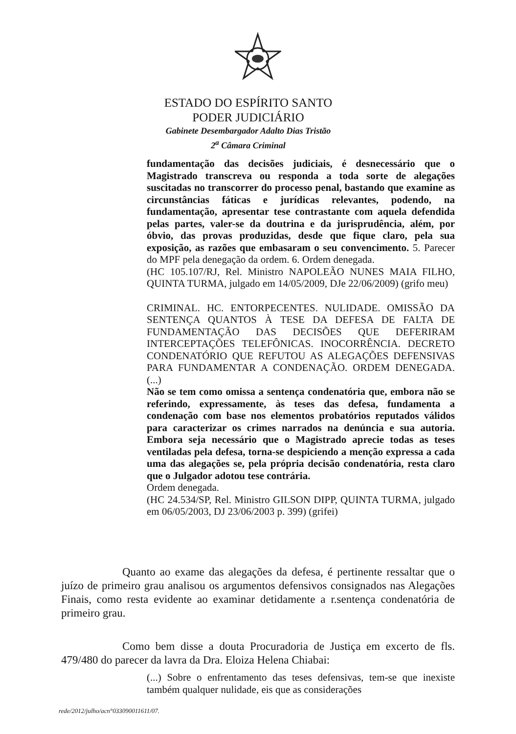ESTADO DO ESPÍRITO SANTO
PODER JUDICIÁRIO
Gabinete Desembargador Adalto Dias Tristão
2<sup>a</sup> Câmara Criminal
fundamentação das decisões judiciais, é desnecessário que o Magistrado transcreva ou responda a toda sorte de alegações suscitadas no transcorrer do processo penal, bastando que examine as circunstâncias fáticas e jurídicas relevantes, podendo, na fundamentação, apresentar tese contrastante com aquela defendida pelas partes, valer-se da doutrina e da jurisprudência, além, por óbvio, das provas produzidas, desde que fique claro, pela sua exposição, as razões que embasaram o seu convencimento. 5. Parecer do MPF pela denegação da ordem. 6. Ordem denegada.
(HC 105.107/RJ, Rel. Ministro NAPOLEÃO NUNES MAIA FILHO, QUINTA TURMA, julgado em 14/05/2009, DJe 22/06/2009) (grifo meu)
CRIMINAL. HC. ENTORPECENTES. NULIDADE. OMISSÃO DA SENTENÇA QUANTOS À TESE DA DEFESA DE FALTA DE FUNDAMENTAÇÃO DAS DECISÕES QUE DEFERIRAM INTERCEPTAÇÕES TELEFÔNICAS. INOCORRÊNCIA. DECRETO CONDENATÓRIO QUE REFUTOU AS ALEGAÇÕES DEFENSIVAS PARA FUNDAMENTAR A CONDENAÇÃO. ORDEM DENEGADA.(...)
Não se tem como omissa a sentença condenatória que, embora não se referindo, expressamente, às teses das defesa, fundamenta a condenação com base nos elementos probatórios reputados válidos para caracterizar os crimes narrados na denúncia e sua autoria. Embora seja necessário que o Magistrado aprecie todas as teses ventiladas pela defesa, torna-se despiciendo a menção expressa a cada uma das alegações se, pela própria decisão condenatória, resta claro que o Julgador adotou tese contrária.
Ordem denegada.
(HC 24.534/SP, Rel. Ministro GILSON DIPP, QUINTA TURMA, julgado em 06/05/2003, DJ 23/06/2003 p. 399) (grifei)
Quanto ao exame das alegações da defesa, é pertinente ressaltar que o juízo de primeiro grau analisou os argumentos defensivos consignados nas Alegações Finais, como resta evidente ao examinar detidamente a r.sentença condenatória de primeiro grau.
Como bem disse a douta Procuradoria de Justiça em excerto de fls. 479/480 do parecer da lavra da Dra. Eloiza Helena Chiabai:
(...) Sobre o enfrentamento das teses defensivas, tem-se que inexiste também qualquer nulidade, eis que as considerações
rede/2012/julho/acn°033090011611/07.